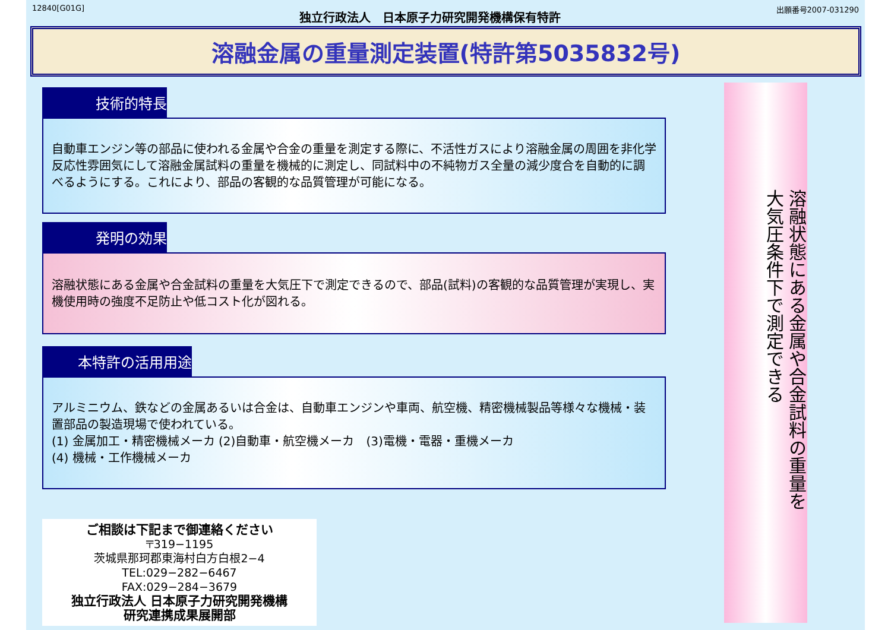12840[G01G] 独立行政法人　日本原子力研究開発機構保有特許 出願番号2007-031290
溶融金属の重量測定装置(特許第5035832号)
技術的特長
自動車エンジン等の部品に使われる金属や合金の重量を測定する際に、不活性ガスにより溶融金属の周囲を非化学反応性雰囲気にして溶融金属試料の重量を機械的に測定し、同試料中の不純物ガス全量の減少度合を自動的に調べるようにする。これにより、部品の客観的な品質管理が可能になる。
発明の効果
溶融状態にある金属や合金試料の重量を大気圧下で測定できるので、部品(試料)の客観的な品質管理が実現し、実機使用時の強度不足防止や低コスト化が図れる。
本特許の活用用途
アルミニウム、鉄などの金属あるいは合金は、自動車エンジンや車両、航空機、精密機械製品等様々な機械・装置部品の製造現場で使われている。
(1) 金属加工・精密機械メーカ (2)自動車・航空機メーカ　(3)電機・電器・重機メーカ
(4) 機械・工作機械メーカ
ご相談は下記まで御連絡ください
〒319−1195
茨城県那珂郡東海村白方白根2−4
TEL:029−282−6467
FAX:029−284−3679
独立行政法人 日本原子力研究開発機構
研究連携成果展開部
溶融状態にある金属や合金試料の重量を
大気圧条件下で測定できる